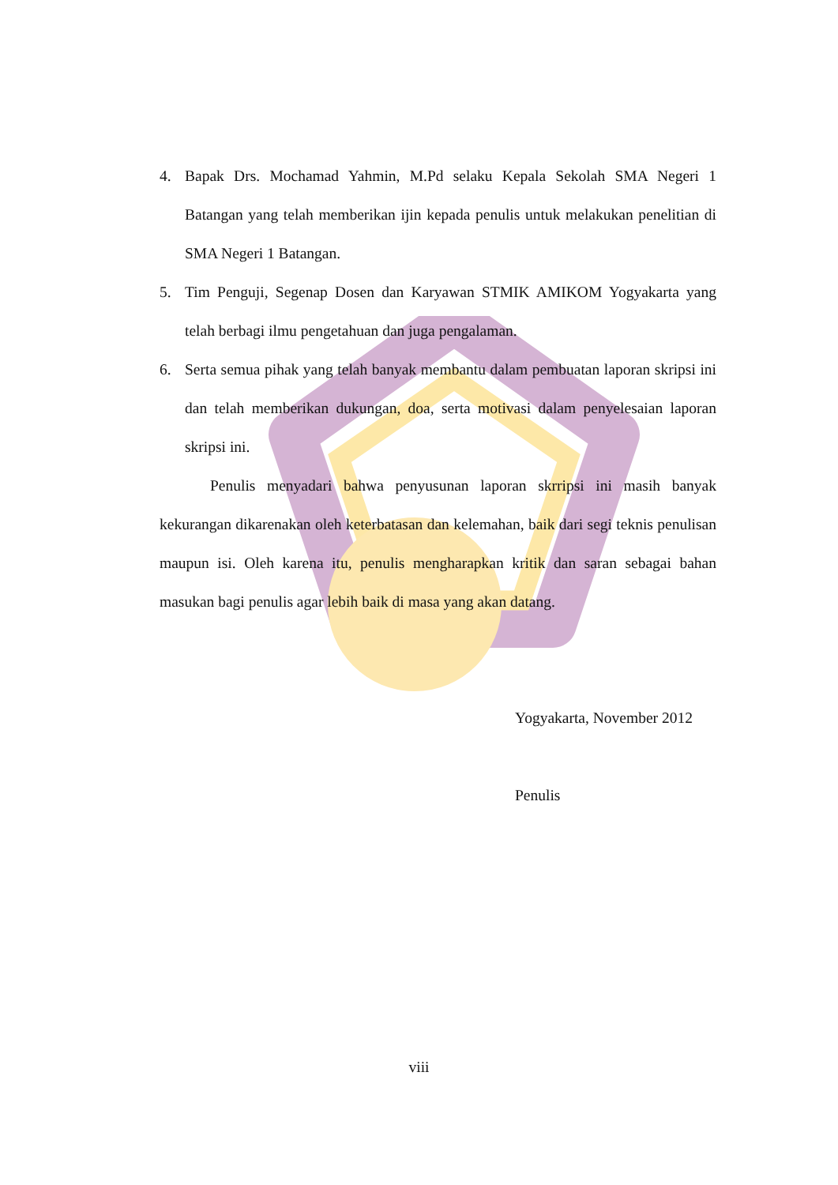4. Bapak Drs. Mochamad Yahmin, M.Pd selaku Kepala Sekolah SMA Negeri 1 Batangan yang telah memberikan ijin kepada penulis untuk melakukan penelitian di SMA Negeri 1 Batangan.
5. Tim Penguji, Segenap Dosen dan Karyawan STMIK AMIKOM Yogyakarta yang telah berbagi ilmu pengetahuan dan juga pengalaman.
6. Serta semua pihak yang telah banyak membantu dalam pembuatan laporan skripsi ini dan telah memberikan dukungan, doa, serta motivasi dalam penyelesaian laporan skripsi ini.
Penulis menyadari bahwa penyusunan laporan skrripsi ini masih banyak kekurangan dikarenakan oleh keterbatasan dan kelemahan, baik dari segi teknis penulisan maupun isi. Oleh karena itu, penulis mengharapkan kritik dan saran sebagai bahan masukan bagi penulis agar lebih baik di masa yang akan datang.
Yogyakarta, November 2012
Penulis
viii